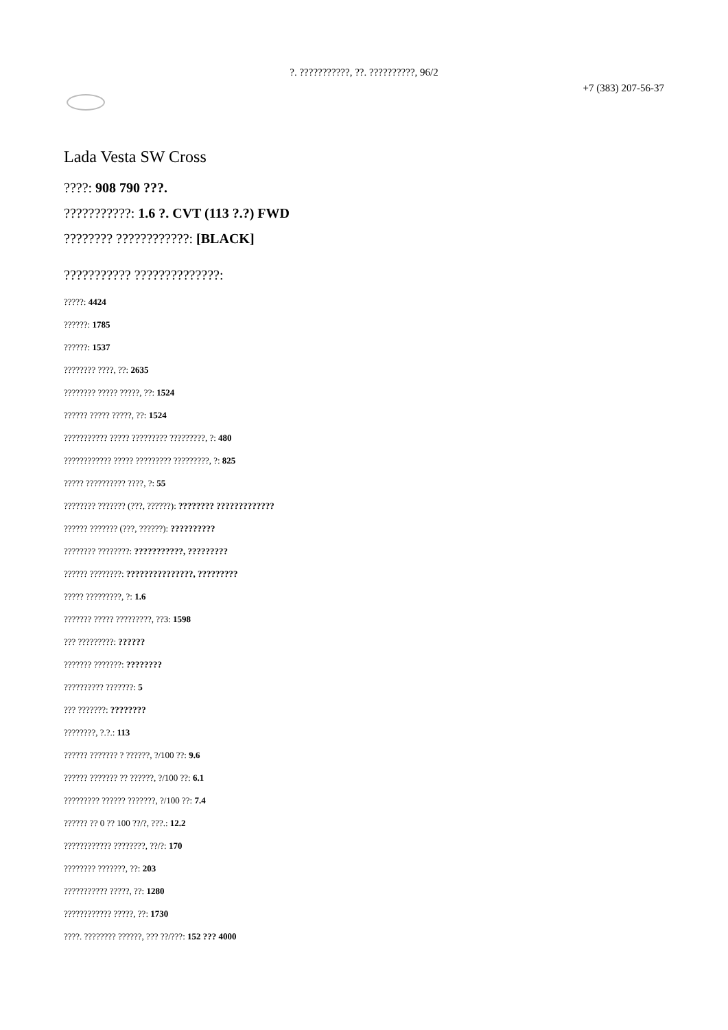?. ???????????, ??. ??????????, 96/2
+7 (383) 207-56-37
Lada Vesta SW Cross
????: 908 790 ???.
???????????: 1.6 ?. CVT (113 ?.?) FWD
???????? ????????????: [BLACK]
??????????? ??????????????:
?????: 4424
??????: 1785
??????: 1537
???????? ????, ??: 2635
???????? ????? ?????, ??: 1524
?????? ????? ?????, ??: 1524
??????????? ????? ????????? ?????????, ?: 480
???????????? ????? ????????? ?????????, ?: 825
????? ?????????? ????, ?: 55
???????? ??????? (???, ??????): ???????? ?????????????
?????? ??????? (???, ??????): ??????????
???????? ????????: ???????????, ?????????
?????? ????????: ???????????????, ?????????
????? ?????????, ?: 1.6
??????? ????? ?????????, ??3: 1598
??? ?????????: ??????
??????? ???????: ????????
?????????? ???????: 5
??? ???????: ????????
????????, ?.?.: 113
?????? ??????? ? ??????, ?/100 ??: 9.6
?????? ??????? ?? ??????, ?/100 ??: 6.1
????????? ?????? ???????, ?/100 ??: 7.4
?????? ?? 0 ?? 100 ??/?, ???.: 12.2
???????????? ????????, ??/?: 170
???????? ???????, ??: 203
??????????? ?????, ??: 1280
???????????? ?????, ??: 1730
????. ???????? ??????, ??? ??/???: 152 ??? 4000